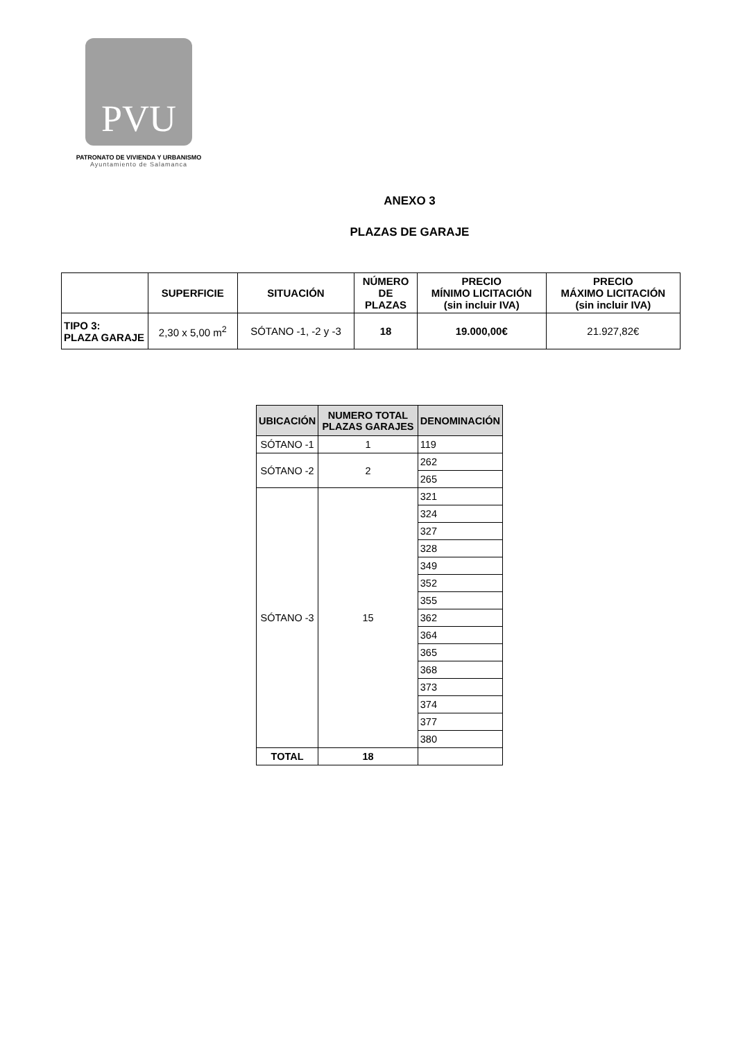PVU
PATRONATO DE VIVIENDA Y URBANISMO
Ayuntamiento de Salamanca
ANEXO 3
PLAZAS DE GARAJE
| | SUPERFICIE | SITUACIÓN | NÚMERO DE PLAZAS | PRECIO MÍNIMO LICITACIÓN (sin incluir IVA) | PRECIO MÁXIMO LICITACIÓN (sin incluir IVA) |
| --- | --- | --- | --- | --- | --- |
| TIPO 3: PLAZA GARAJE | 2,30 x 5,00 m<sup>2</sup> | SÓTANO -1, -2 y -3 | 18 | 19.000,00€ | 21.927,82€ |
| UBICACIÓN | NUMERO TOTAL PLAZAS GARAJES | DENOMINACIÓN |
| --- | --- | --- |
| SÓTANO -1 | 1 | 119 |
| SÓTANO -2 | 2 | 262 |
| | | 265 |
| SÓTANO -3 | 15 | 321 |
| | | 324 |
| | | 327 |
| | | 328 |
| | | 349 |
| | | 352 |
| | | 355 |
| | | 362 |
| | | 364 |
| | | 365 |
| | | 368 |
| | | 373 |
| | | 374 |
| | | 377 |
| | | 380 |
| TOTAL | 18 | |